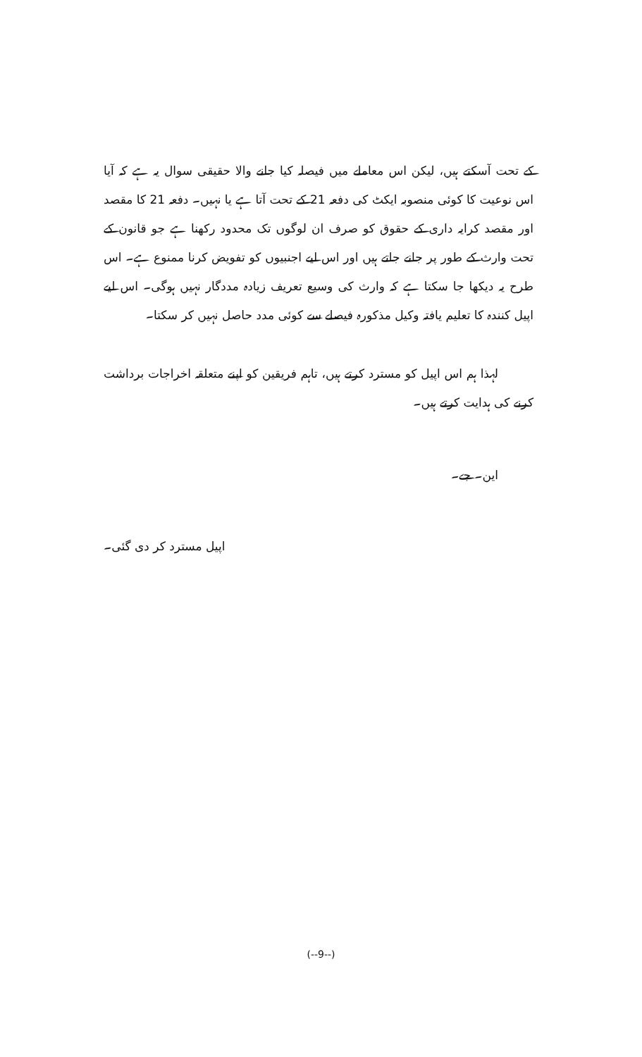کے تحت آسکتے ہیں، لیکن اس معاملے میں فیصلہ کیا جانے والا حقیقی سوال یہ ہے کہ آیا اس نوعیت کا کوئی منصوبہ ایکٹ کی دفعہ 21 کے تحت آتا ہے یا نہیں۔ دفعہ 21 کا مقصد اور مقصد کرایہ داری کے حقوق کو صرف ان لوگوں تک محدود رکھنا ہے جو قانون کے تحت وارث کے طور پر جانے جاتے ہیں اور اس لیے اجنبیوں کو تفویض کرنا ممنوع ہے۔ اس طرح یہ دیکھا جا سکتا ہے کہ وارث کی وسیع تعریف زیادہ مددگار نہیں ہوگی۔ اس لیے اپیل کنندہ کا تعلیم یافتہ وکیل مذکورہ فیصلے سے کوئی مدد حاصل نہیں کر سکتا۔
لہذا ہم اس اپیل کو مسترد کرتے ہیں، تاہم فریقین کو اپنے متعلقہ اخراجات برداشت کرنے کی ہدایت کرتے ہیں۔
این۔ جے۔
اپیل مسترد کر دی گئی۔
(--9--)